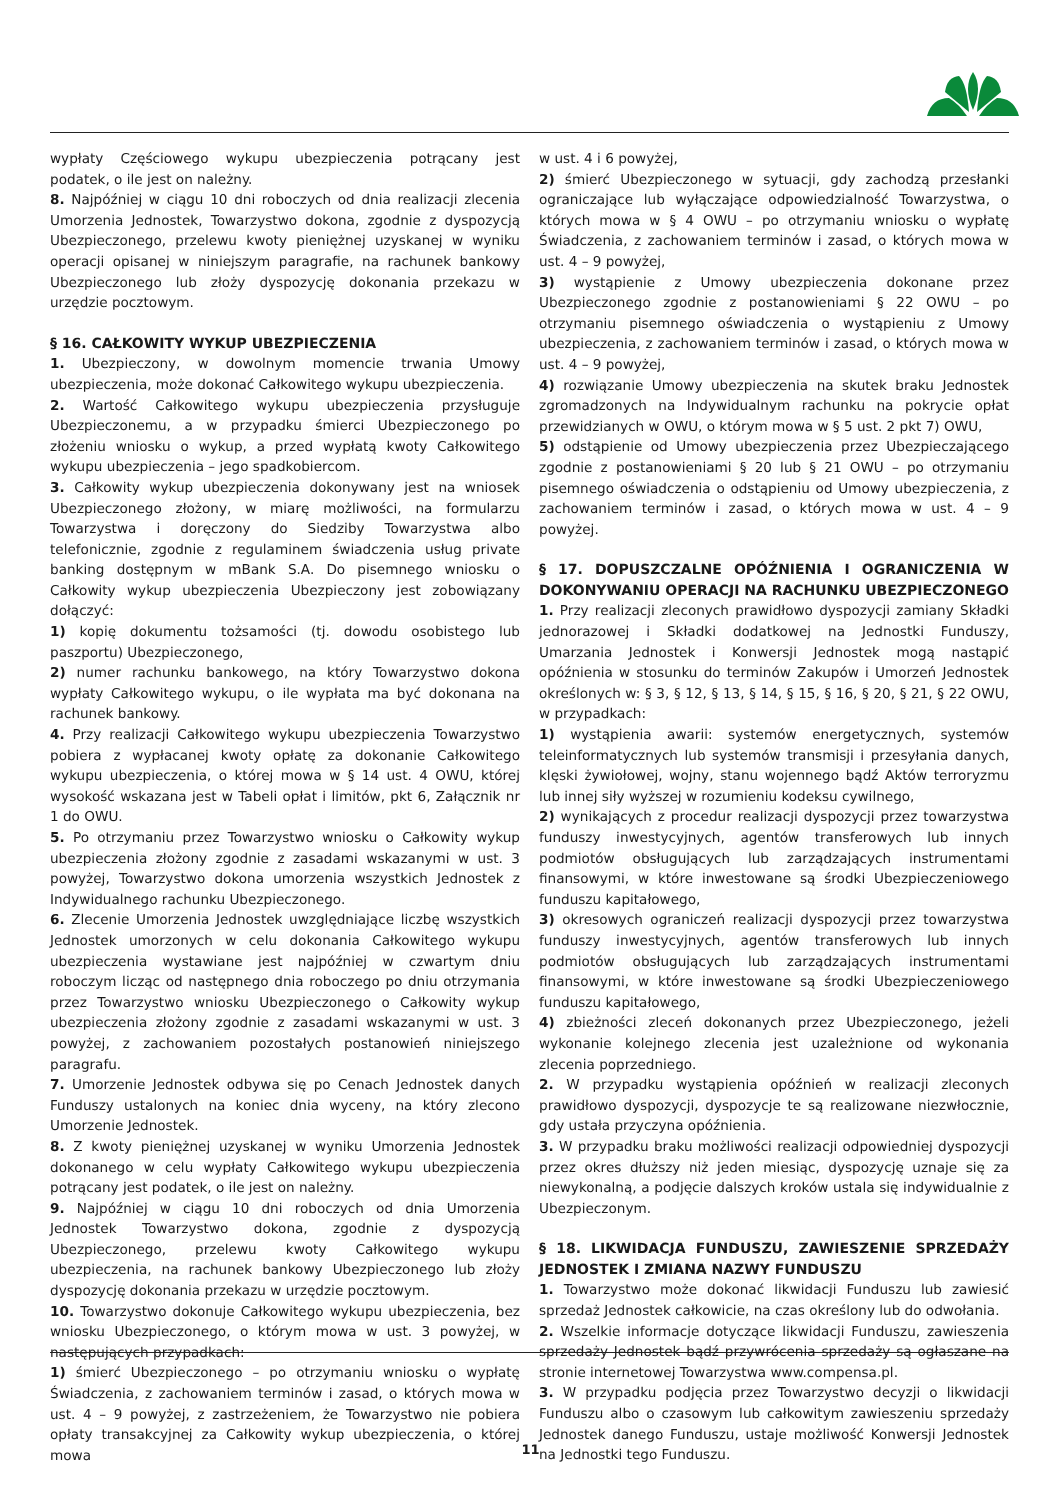wypłaty Częściowego wykupu ubezpieczenia potrącany jest podatek, o ile jest on należny.
8. Najpóźniej w ciągu 10 dni roboczych od dnia realizacji zlecenia Umorzenia Jednostek, Towarzystwo dokona, zgodnie z dyspozycją Ubezpieczonego, przelewu kwoty pieniężnej uzyskanej w wyniku operacji opisanej w niniejszym paragrafie, na rachunek bankowy Ubezpieczonego lub złoży dyspozycję dokonania przekazu w urzędzie pocztowym.
§ 16. CAŁKOWITY WYKUP UBEZPIECZENIA
1. Ubezpieczony, w dowolnym momencie trwania Umowy ubezpieczenia, może dokonać Całkowitego wykupu ubezpieczenia.
2. Wartość Całkowitego wykupu ubezpieczenia przysługuje Ubezpieczonemu, a w przypadku śmierci Ubezpieczonego po złożeniu wniosku o wykup, a przed wypłatą kwoty Całkowitego wykupu ubezpieczenia – jego spadkobiercom.
3. Całkowity wykup ubezpieczenia dokonywany jest na wniosek Ubezpieczonego złożony, w miarę możliwości, na formularzu Towarzystwa i doręczony do Siedziby Towarzystwa albo telefonicznie, zgodnie z regulaminem świadczenia usług private banking dostępnym w mBank S.A. Do pisemnego wniosku o Całkowity wykup ubezpieczenia Ubezpieczony jest zobowiązany dołączyć:
1) kopię dokumentu tożsamości (tj. dowodu osobistego lub paszportu) Ubezpieczonego,
2) numer rachunku bankowego, na który Towarzystwo dokona wypłaty Całkowitego wykupu, o ile wypłata ma być dokonana na rachunek bankowy.
4. Przy realizacji Całkowitego wykupu ubezpieczenia Towarzystwo pobiera z wypłacanej kwoty opłatę za dokonanie Całkowitego wykupu ubezpieczenia, o której mowa w § 14 ust. 4 OWU, której wysokość wskazana jest w Tabeli opłat i limitów, pkt 6, Załącznik nr 1 do OWU.
5. Po otrzymaniu przez Towarzystwo wniosku o Całkowity wykup ubezpieczenia złożony zgodnie z zasadami wskazanymi w ust. 3 powyżej, Towarzystwo dokona umorzenia wszystkich Jednostek z Indywidualnego rachunku Ubezpieczonego.
6. Zlecenie Umorzenia Jednostek uwzględniające liczbę wszystkich Jednostek umorzonych w celu dokonania Całkowitego wykupu ubezpieczenia wystawiane jest najpóźniej w czwartym dniu roboczym licząc od następnego dnia roboczego po dniu otrzymania przez Towarzystwo wniosku Ubezpieczonego o Całkowity wykup ubezpieczenia złożony zgodnie z zasadami wskazanymi w ust. 3 powyżej, z zachowaniem pozostałych postanowień niniejszego paragrafu.
7. Umorzenie Jednostek odbywa się po Cenach Jednostek danych Funduszy ustalonych na koniec dnia wyceny, na który zlecono Umorzenie Jednostek.
8. Z kwoty pieniężnej uzyskanej w wyniku Umorzenia Jednostek dokonanego w celu wypłaty Całkowitego wykupu ubezpieczenia potrącany jest podatek, o ile jest on należny.
9. Najpóźniej w ciągu 10 dni roboczych od dnia Umorzenia Jednostek Towarzystwo dokona, zgodnie z dyspozycją Ubezpieczonego, przelewu kwoty Całkowitego wykupu ubezpieczenia, na rachunek bankowy Ubezpieczonego lub złoży dyspozycję dokonania przekazu w urzędzie pocztowym.
10. Towarzystwo dokonuje Całkowitego wykupu ubezpieczenia, bez wniosku Ubezpieczonego, o którym mowa w ust. 3 powyżej, w następujących przypadkach:
1) śmierć Ubezpieczonego – po otrzymaniu wniosku o wypłatę Świadczenia, z zachowaniem terminów i zasad, o których mowa w ust. 4 – 9 powyżej, z zastrzeżeniem, że Towarzystwo nie pobiera opłaty transakcyjnej za Całkowity wykup ubezpieczenia, o której mowa
w ust. 4 i 6 powyżej,
2) śmierć Ubezpieczonego w sytuacji, gdy zachodzą przesłanki ograniczające lub wyłączające odpowiedzialność Towarzystwa, o których mowa w § 4 OWU – po otrzymaniu wniosku o wypłatę Świadczenia, z zachowaniem terminów i zasad, o których mowa w ust. 4 – 9 powyżej,
3) wystąpienie z Umowy ubezpieczenia dokonane przez Ubezpieczonego zgodnie z postanowieniami § 22 OWU – po otrzymaniu pisemnego oświadczenia o wystąpieniu z Umowy ubezpieczenia, z zachowaniem terminów i zasad, o których mowa w ust. 4 – 9 powyżej,
4) rozwiązanie Umowy ubezpieczenia na skutek braku Jednostek zgromadzonych na Indywidualnym rachunku na pokrycie opłat przewidzianych w OWU, o którym mowa w § 5 ust. 2 pkt 7) OWU,
5) odstąpienie od Umowy ubezpieczenia przez Ubezpieczającego zgodnie z postanowieniami § 20 lub § 21 OWU – po otrzymaniu pisemnego oświadczenia o odstąpieniu od Umowy ubezpieczenia, z zachowaniem terminów i zasad, o których mowa w ust. 4 – 9 powyżej.
§ 17. DOPUSZCZALNE OPÓŹNIENIA I OGRANICZENIA W DOKONYWANIU OPERACJI NA RACHUNKU UBEZPIECZONEGO
1. Przy realizacji zleconych prawidłowo dyspozycji zamiany Składki jednorazowej i Składki dodatkowej na Jednostki Funduszy, Umarzania Jednostek i Konwersji Jednostek mogą nastąpić opóźnienia w stosunku do terminów Zakupów i Umorzeń Jednostek określonych w: § 3, § 12, § 13, § 14, § 15, § 16, § 20, § 21, § 22 OWU, w przypadkach:
1) wystąpienia awarii: systemów energetycznych, systemów teleinformatycznych lub systemów transmisji i przesyłania danych, klęski żywiołowej, wojny, stanu wojennego bądź Aktów terroryzmu lub innej siły wyższej w rozumieniu kodeksu cywilnego,
2) wynikających z procedur realizacji dyspozycji przez towarzystwa funduszy inwestycyjnych, agentów transferowych lub innych podmiotów obsługujących lub zarządzających instrumentami finansowymi, w które inwestowane są środki Ubezpieczeniowego funduszu kapitałowego,
3) okresowych ograniczeń realizacji dyspozycji przez towarzystwa funduszy inwestycyjnych, agentów transferowych lub innych podmiotów obsługujących lub zarządzających instrumentami finansowymi, w które inwestowane są środki Ubezpieczeniowego funduszu kapitałowego,
4) zbieżności zleceń dokonanych przez Ubezpieczonego, jeżeli wykonanie kolejnego zlecenia jest uzależnione od wykonania zlecenia poprzedniego.
2. W przypadku wystąpienia opóźnień w realizacji zleconych prawidłowo dyspozycji, dyspozycje te są realizowane niezwłocznie, gdy ustała przyczyna opóźnienia.
3. W przypadku braku możliwości realizacji odpowiedniej dyspozycji przez okres dłuższy niż jeden miesiąc, dyspozycję uznaje się za niewykonalną, a podjęcie dalszych kroków ustala się indywidualnie z Ubezpieczonym.
§ 18. LIKWIDACJA FUNDUSZU, ZAWIESZENIE SPRZEDAŻY JEDNOSTEK I ZMIANA NAZWY FUNDUSZU
1. Towarzystwo może dokonać likwidacji Funduszu lub zawiesić sprzedaż Jednostek całkowicie, na czas określony lub do odwołania.
2. Wszelkie informacje dotyczące likwidacji Funduszu, zawieszenia sprzedaży Jednostek bądź przywrócenia sprzedaży są ogłaszane na stronie internetowej Towarzystwa www.compensa.pl.
3. W przypadku podjęcia przez Towarzystwo decyzji o likwidacji Funduszu albo o czasowym lub całkowitym zawieszeniu sprzedaży Jednostek danego Funduszu, ustaje możliwość Konwersji Jednostek na Jednostki tego Funduszu.
11